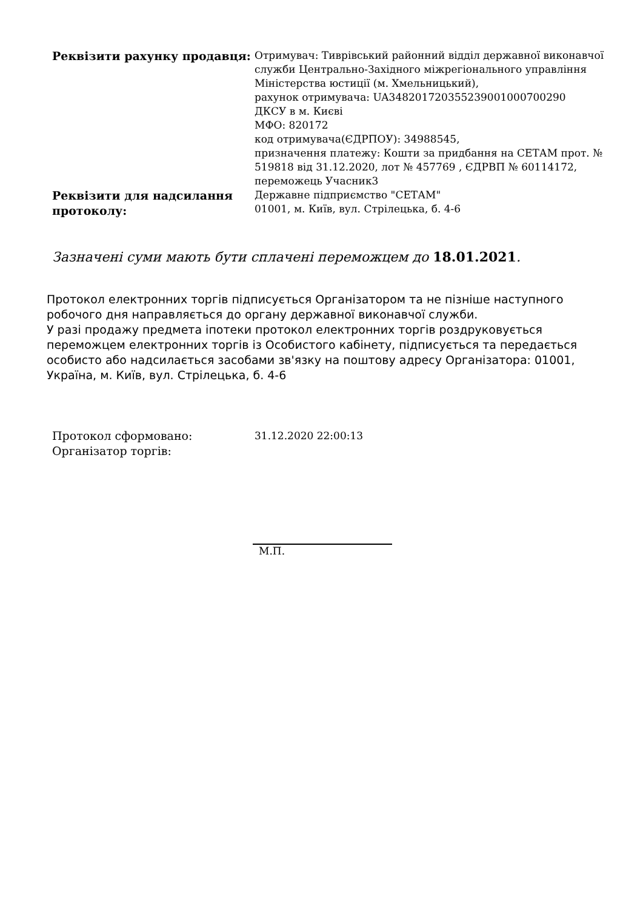| Реквізити рахунку продавця: | Отримувач: Тиврівський районний відділ державної виконавчої служби Центрально-Західного міжрегіонального управління Міністерства юстиції (м. Хмельницький), рахунок отримувача: UA348201720355239001000700290 ДКСУ в м. Києві МФО: 820172 код отримувача(ЄДРПОУ): 34988545, призначення платежу: Кошти за придбання на СЕТАМ прот. № 519818 від 31.12.2020, лот № 457769 , ЄДРВП № 60114172, переможець Учасник3 |
| Реквізити для надсилання протоколу: | Державне підприємство "СЕТАМ" 01001, м. Київ, вул. Стрілецька, б. 4-6 |
Зазначені суми мають бути сплачені переможцем до 18.01.2021.
Протокол електронних торгів підписується Організатором та не пізніше наступного робочого дня направляється до органу державної виконавчої служби.
У разі продажу предмета іпотеки протокол електронних торгів роздруковується переможцем електронних торгів із Особистого кабінету, підписується та передається особисто або надсилається засобами зв'язку на поштову адресу Організатора: 01001, Україна, м. Київ, вул. Стрілецька, б. 4-6
| Протокол сформовано: | 31.12.2020 22:00:13 |
| Організатор торгів: | |
М.П.